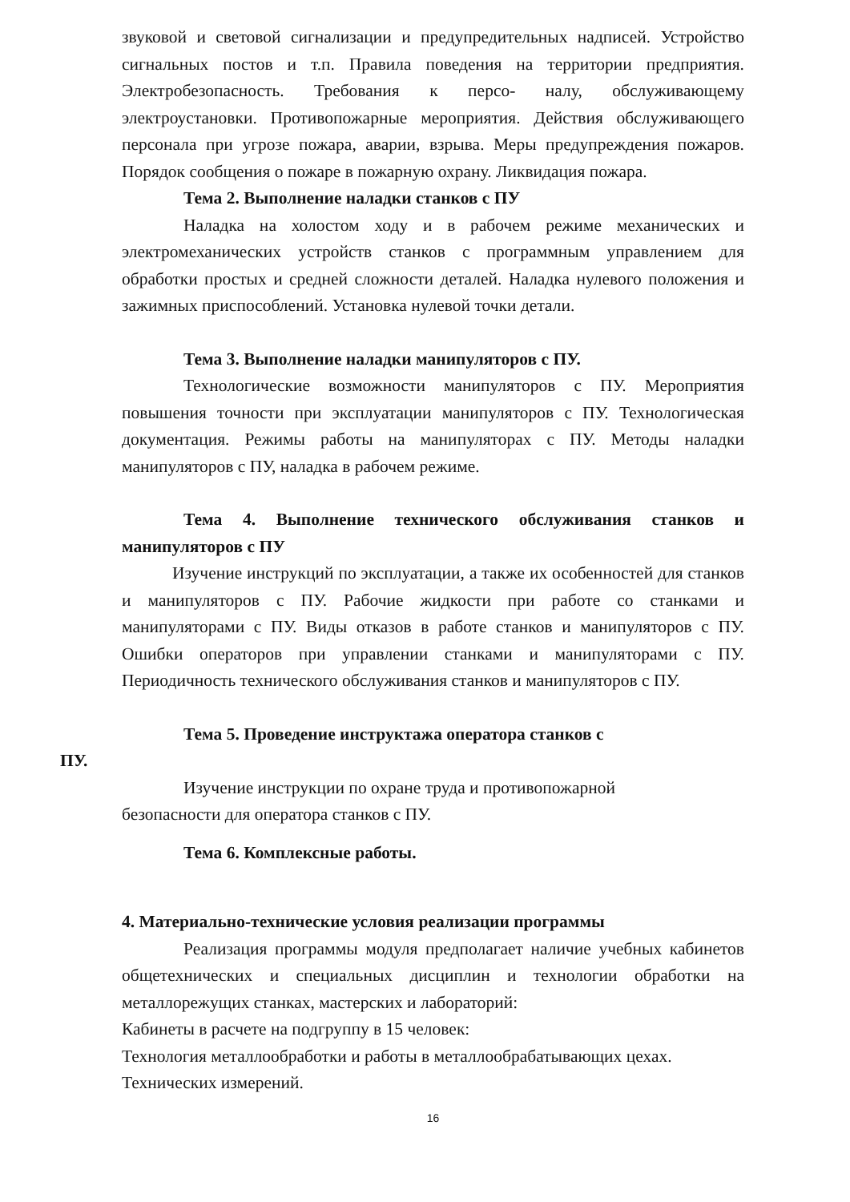звуковой и световой сигнализации и предупредительных надписей. Устройство сигнальных постов и т.п. Правила поведения на территории предприятия. Электробезопасность. Требования к персо- налу, обслуживающему электроустановки. Противопожарные мероприятия. Действия обслуживающего персонала при угрозе пожара, аварии, взрыва. Меры предупреждения пожаров. Порядок сообщения о пожаре в пожарную охрану. Ликвидация пожара.
Тема 2. Выполнение наладки станков с ПУ
Наладка на холостом ходу и в рабочем режиме механических и электромеханических устройств станков с программным управлением для обработки простых и средней сложности деталей. Наладка нулевого положения и зажимных приспособлений. Установка нулевой точки детали.
Тема 3. Выполнение наладки манипуляторов с ПУ.
Технологические возможности манипуляторов с ПУ. Мероприятия повышения точности при эксплуатации манипуляторов с ПУ. Технологическая документация. Режимы работы на манипуляторах с ПУ. Методы наладки манипуляторов с ПУ, наладка в рабочем режиме.
Тема 4. Выполнение технического обслуживания станков и манипуляторов с ПУ
Изучение инструкций по эксплуатации, а также их особенностей для станков и манипуляторов с ПУ. Рабочие жидкости при работе со станками и манипуляторами с ПУ. Виды отказов в работе станков и манипуляторов с ПУ. Ошибки операторов при управлении станками и манипуляторами с ПУ. Периодичность технического обслуживания станков и манипуляторов с ПУ.
Тема 5. Проведение инструктажа оператора станков с
ПУ.
Изучение инструкции по охране труда и противопожарной
безопасности для оператора станков с ПУ.
Тема 6. Комплексные работы.
4. Материально-технические условия реализации программы
Реализация программы модуля предполагает наличие учебных кабинетов общетехнических и специальных дисциплин и технологии обработки на металлорежущих станках, мастерских и лабораторий:
Кабинеты в расчете на подгруппу в 15 человек:
Технология металлообработки и работы в металлообрабатывающих цехах.
Технических измерений.
16